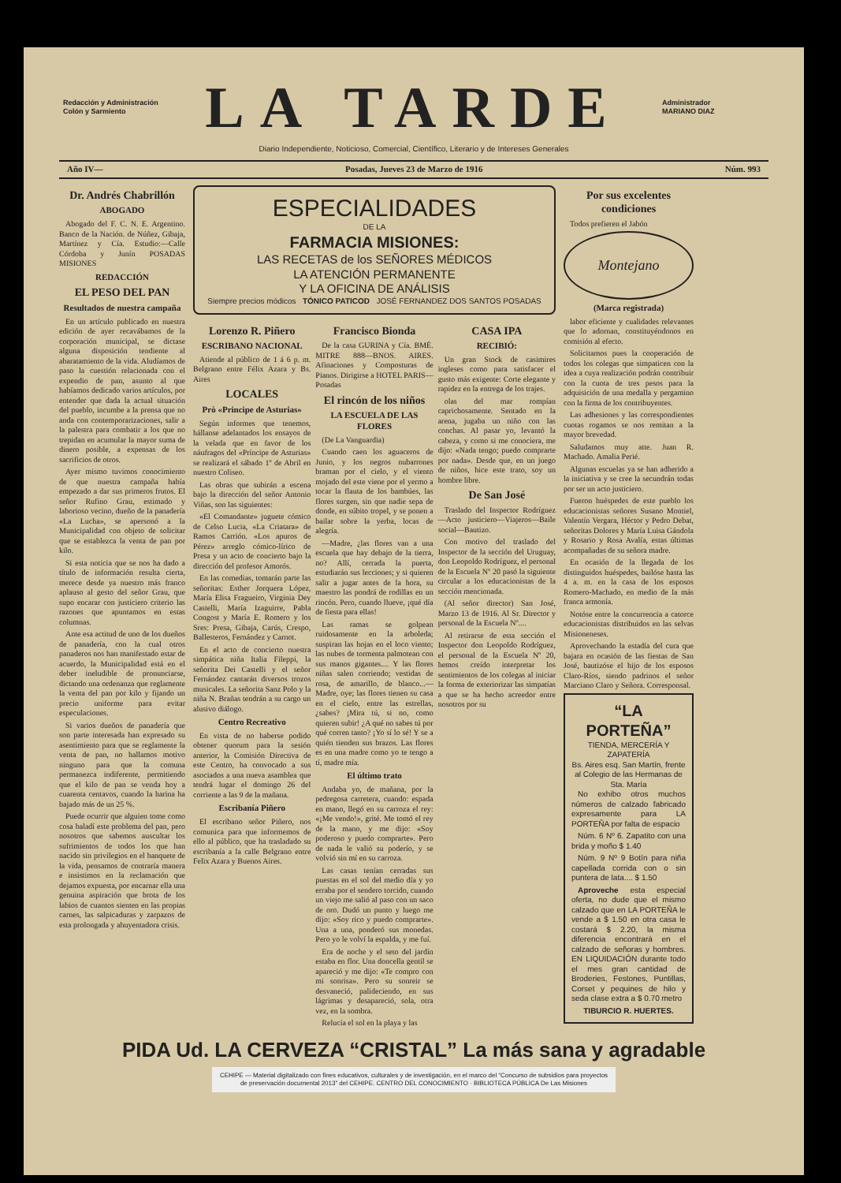Redacción y Administración
Colón y Sarmiento
LA TARDE
Administrador
MARIANO DIAZ
Diario Independiente, Noticioso, Comercial, Científico, Literario y de Intereses Generales
Año IV— Posadas, Jueves 23 de Marzo de 1916 Núm. 993
Dr. Andrés Chabrillón
ABOGADO
Abogado del F. C. N. E. Argentino. Banco de la Nación. de Núñez, Gibaja, Martínez y Cía. Estudio:—Calle Córdoba y Junín POSADAS MISIONES
REDACCIÓN
EL PESO DEL PAN
Resultados de nuestra campaña
En un artículo publicado en nuestra edición de ayer recavábamos de la corporación municipal, se dictase alguna disposición tendiente al abaratamiento de la vida. Aludíamos de paso la cuestión relacionada con el expendio de pan, asunto al que habíamos dedicado varios artículos, por entender que dada la actual situación del pueblo, incumbe a la prensa que no anda con contemporarizaciones, salir a la palestra para combatir a los que no trepidan en acumular la mayor suma de dinero posible, a expensas de los sacrificios de otros.
Ayer mismo tuvimos conocimiento de que nuestra campaña había empezado a dar sus primeros frutos. El señor Rufino Grau, estimado y laborioso vecino, dueño de la panadería «La Lucha», se apersonó a la Municipalidad con objeto de solicitar que se establezca la venta de pan por kilo.
Si esta noticia que se nos ha dado a título de información resulta cierta, merece desde ya nuestro más franco aplauso al gesto del señor Grau, que supo encarar con justiciero criterio las razones que apuntamos en estas columnas.
Ante esa actitud de uno de los dueños de panadería, con la cual otros panaderos nos han manifestado estar de acuerdo, la Municipalidad está en el deber ineludible de pronunciarse, dictando una ordenanza que reglamente la venta del pan por kilo y fijando un precio uniforme para evitar especulaciones.
Si varios dueños de panadería que son parte interesada han expresado su asentimiento para que se reglamente la venta de pan, no hallamos motivo ninguno para que la comuna permanezca indiferente, permitiendo que el kilo de pan se venda hoy a cuarenta centavos, cuando la harina ha bajado más de un 25 %.
Puede ocurrir que alguien tome como cosa baladí este problema del pan, pero nosotros que sabemos auscultar los sufrimientos de todos los que han nacido sin privilegios en el banquete de la vida, pensamos de contraría manera e insistimos en la reclamación que dejamos expuesta, por encarnar ella una genuina aspiración que brota de los labios de cuantos sienten en las propias carnes, las salpicaduras y zarpazos de esta prolongada y ahuyentadora crisis.
ESPECIALIDADES
DE LA
FARMACIA MISIONES:
LAS RECETAS de los SEÑORES MÉDICOS
LA ATENCIÓN PERMANENTE
Y LA OFICINA DE ANÁLISIS
Siempre precios módicos TÓNICO PATICOD JOSÉ FERNANDEZ DOS SANTOS POSADAS
Lorenzo R. Piñero
ESCRIBANO NACIONAL
Atiende al público de 1 á 6 p. m. Belgrano entre Félix Azara y Bs. Aires
LOCALES
Prò «Principe de Asturias»
Según informes que tenemos, hállanse adelantados los ensayos de la velada que en favor de los náufragos del «Príncipe de Asturias» se realizará el sábado 1º de Abril en nuestro Coliseo.
Las obras que subirán a escena bajo la dirección del señor Antonio Viñas, son las siguientes:
«El Comandante» juguete cómico de Celso Lucia, «La Criatara» de Ramos Carrión. «Los apuros de Pérez» arreglo cómico-lírico de Presa y un acto de concierto bajo la dirección del profesor Amorós.
En las comedias, tomarán parte las señoritas: Esther Jorquera López, María Elisa Fragueiro, Virginia Dey Castelli, María Izaguirre, Pabla Congost y María E. Romero y los Sres: Presa, Gibaja, Carús, Crespo, Ballesteros, Fernández y Carnot.
En el acto de concierto nuestra simpática niña Italia Fileppi, la señorita Dei Castelli y el señor Fernández cantarán diversos trozos musicales. La señorita Sanz Polo y la niña N. Brañas tendrán a su cargo un alusivo diálogo.
Centro Recreativo
En vista de no haberse podido obtener quorum para la sesión anterior, la Comisión Directiva de este Centro, ha convocado a sus asociados a una nueva asamblea que tendrá lugar el domingo 26 del corriente a las 9 de la mañana.
Escribanía Piñero
El escribano señor Piñero, nos comunica para que informemos de ello al público, que ha trasladado su escribanía a la calle Belgrano entre Felix Azara y Buenos Aires.
Francisco Bionda
De la casa GURINA y Cía. BMÉ. MITRE 888—BNOS. AIRES. Afinaciones y Composturas de Pianos. Dirigirse a HOTEL PARIS—Posadas
El rincón de los niños
LA ESCUELA DE LAS FLORES
(De La Vanguardia)
Cuando caen los aguaceros de Junio, y los negros nubarrones braman por el cielo, y el viento mojado del este viene por el yermo a tocar la flauta de los bambúes, las flores surgen, sin que nadie sepa de donde, en súbito tropel, y se ponen a bailar sobre la yerba, locas de alegría.
—Madre, ¿las flores van a una escuela que hay debajo de la tierra, no? Allí, cerrada la puerta, estudiarán sus lecciones; y si quieren salir a jugar antes de la hora, su maestro las pondrá de rodillas en un rincón. Pero, cuando llueve, ¡qué día de fiesta para ellas!
Las ramas se golpean ruidosamente en la arboleda; suspiran las hojas en el loco viento; las nubes de tormenta palmotean con sus manos gigantes.... Y las flores niñas salen corriendo; vestidas de rosa, de amarillo, de blanco...—Madre, oye; las flores tienen su casa en el cielo, entre las estrellas, ¿sabes? ¡Mira tú, si no, como quieren subir! ¿A qué no sabes tú por qué corren tanto? ¡Yo sí lo sé! Y se a quién tienden sus brazos. Las flores es en una madre como yo te tengo a tí, madre mía.
El último trato
Andaba yo, de mañana, por la pedregosa carretera, cuando: espada en mano, llegó en su carroza el rey: «¡Me vendo!», grité. Me tomó el rey de la mano, y me dijo: «Soy poderoso y puedo comprarte». Pero de nada le valió su poderío, y se volvió sin mí en su carroza.
Las casas tenían cerradas sus puestas en el sol del medio día y yo erraba por el sendero torcido, cuando un viejo me salió al paso con un saco de oro. Dudó un punto y luego me dijo: «Soy rico y puedo comprarte». Una a una, ponderó sus monedas. Pero yo le volví la espalda, y me fuí.
Era de noche y el seto del jardín estaba en flor. Una doncella gentil se apareció y me dijo: «Te compro con mi sonrisa». Pero su sonreir se desvaneció, palideciendo, en sus lágrimas y desapareció, sola, otra vez, en la sombra.
Relucía el sol en la playa y las
CASA IPA
RECIBIÓ:
Un gran Stock de casimires ingleses como para satisfacer el gusto más exigente: Corte elegante y rapidez en la entrega de los trajes.
olas del mar rompían caprichosamente. Sentado en la arena, jugaba un niño con las conchas. Al pasar yo, levantó la cabeza, y como si me conociera, me dijo: «Nada tengo; puedo comprarte por nada». Desde que, en un juego de niños, hice este trato, soy un hombre libre.
De San José
Traslado del Inspector Rodríguez—Acto justiciero—Viajeros—Baile social—Bautizo.
Con motivo del traslado del Inspector de la sección del Uruguay, don Leopoldo Rodríguez, el personal de la Escuela Nº 20 pasó la siguiente circular a los educacionistas de la sección mencionada.
(Al señor director) San José, Marzo 13 de 1916. Al Sr. Director y personal de la Escuela Nº....
Al retirarse de esta sección el Inspector don Leopoldo Rodríguez, el personal de la Escuela Nº 20, hemos creído interpretar los sentimientos de los colegas al iniciar la forma de exteriorizar las simpatías a que se ha hecho acreedor entre nosotros por su
Por sus excelentes condiciones
Todos prefieren el Jabón
Montejano
(Marca registrada)
labor eficiente y cualidades relevantes que lo adornan, constituyéndonos en comisión al efecto.
Solicitamos pues la cooperación de todos los colegas que simpaticen con la idea a cuya realización podrán contribuir con la cuota de tres pesos para la adquisición de una medalla y pergamino con la firma de los contribuyentes.
Las adhesiones y las correspondientes cuotas rogamos se nos remitan a la mayor brevedad.
Saludamos muy atte. Juan R. Machado. Amalia Perié.
Algunas escuelas ya se han adherido a la iniciativa y se cree la secundrán todas por ser un acto justiciero.
Fueron huéspedes de este pueblo los educacionistas señores Susano Montiel, Valentín Vergara, Héctor y Pedro Debat, señoritas Dolores y María Luisa Gándola y Rosario y Rosa Avalía, estas últimas acompañadas de su señora madre.
En ocasión de la llegada de los distinguidos huéspedes, bailóse hasta las 4 a. m. en la casa de los esposos Romero-Machado, en medio de la más franca armonía.
Notóse entre la concurrencia a catorce educacionistas distribuidos en las selvas Misioneneses.
Aprovechando la estadía del cura que bajara en ocasión de las fiestas de San José, bautizóse el hijo de los esposos Claro-Ríos, siendo padrinos el señor Marciano Claro y Señora. Corresponsal.
“LA PORTEÑA”
TIENDA, MERCERÍA Y ZAPATERÍA
Bs. Aires esq. San Martín, frente al Colegio de las Hermanas de Sta. María
No exhibo otros muchos números de calzado fabricado expresamente para LA PORTEÑA por falta de espacio
Núm. 6 Nº 6. Zapatito con una brida y moño $ 1.40
Núm. 9 Nº 9 Botín para niña capellada corrida con o sin puntera de lata.... $ 1.50
Aproveche esta especial oferta, no dude que el mismo calzado que en LA PORTEÑA le vende a $ 1.50 en otra casa le costará $ 2.20, la misma diferencia encontrará en el calzado de señoras y hombres. EN LIQUIDACIÓN durante todo el mes gran cantidad de Broderies, Festones, Puntillas, Corset y pequines de hilo y seda clase extra a $ 0.70 metro
TIBURCIO R. HUERTES.
PIDA Ud. LA CERVEZA “CRISTAL” La más sana y agradable
CEHIPE — Material digitalizado con fines educativos, culturales y de investigación, en el marco del “Concurso de subsidios para proyectos de preservación documental 2013” del CEHIPE. CENTRO DEL CONOCIMIENTO · BIBLIOTECA PÚBLICA De Las Misiones